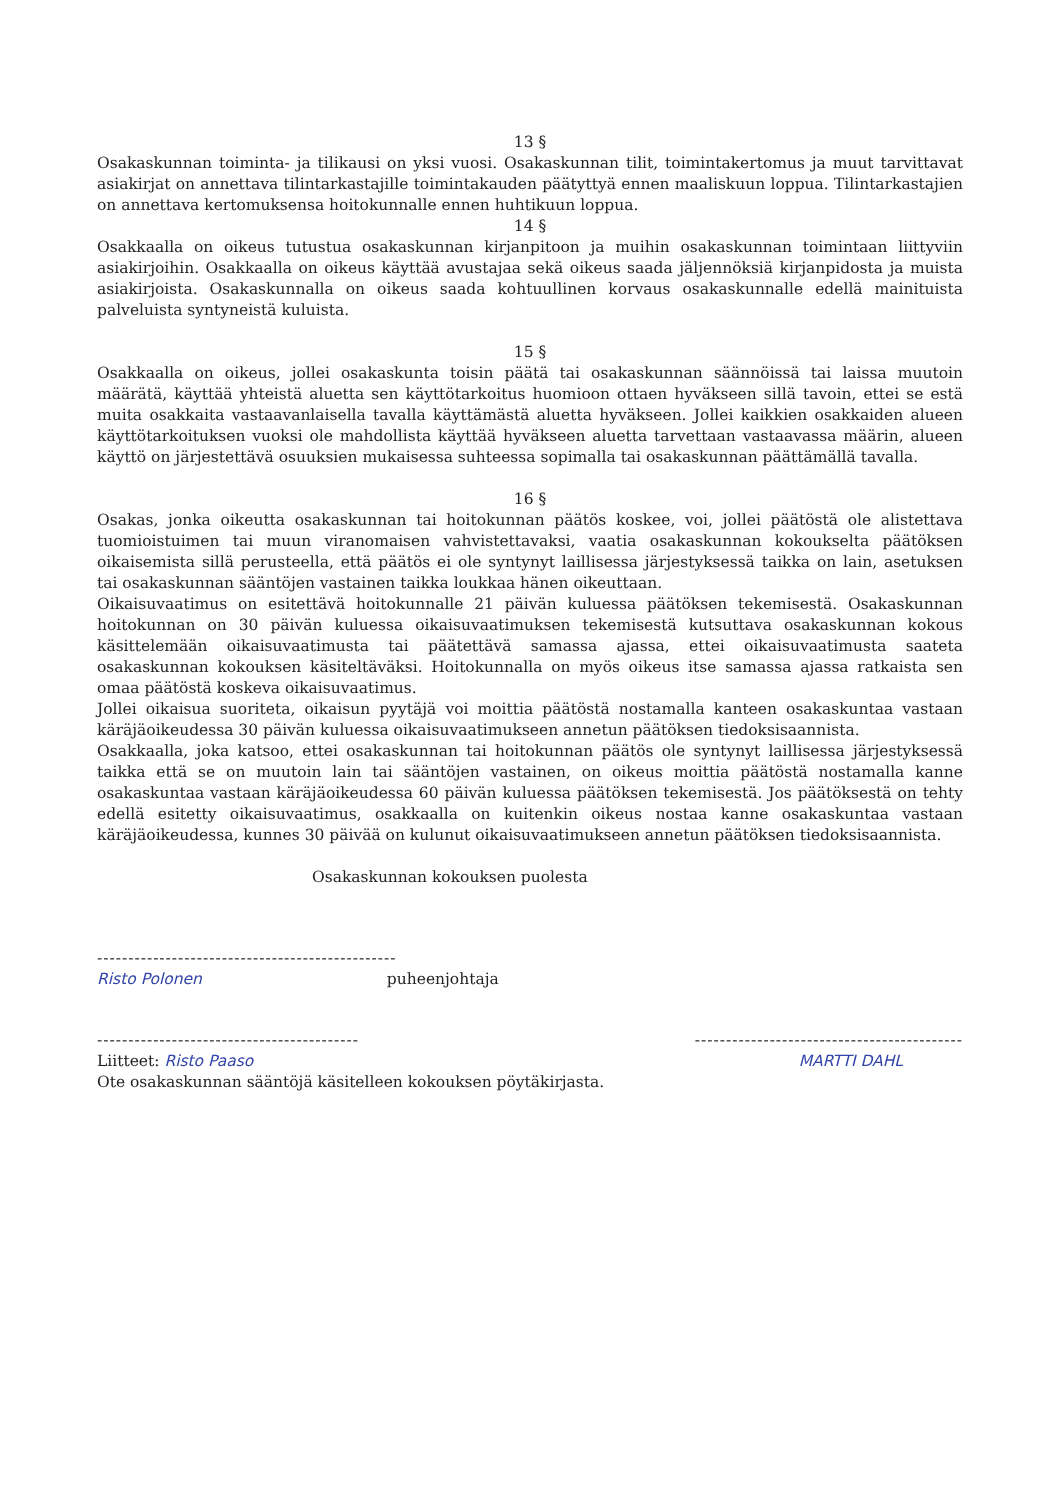13 §
Osakaskunnan toiminta- ja tilikausi on yksi vuosi. Osakaskunnan tilit, toimintakertomus ja muut tarvittavat asiakirjat on annettava tilintarkastajille toimintakauden päätyttyä ennen maaliskuun loppua. Tilintarkastajien on annettava kertomuksensa hoitokunnalle ennen huhtikuun loppua.
14 §
Osakkaalla on oikeus tutustua osakaskunnan kirjanpitoon ja muihin osakaskunnan toimintaan liittyviin asiakirjoihin. Osakkaalla on oikeus käyttää avustajaa sekä oikeus saada jäljennöksiä kirjanpidosta ja muista asiakirjoista. Osakaskunnalla on oikeus saada kohtuullinen korvaus osakaskunnalle edellä mainituista palveluista syntyneistä kuluista.
15 §
Osakkaalla on oikeus, jollei osakaskunta toisin päätä tai osakaskunnan säännöissä tai laissa muutoin määrätä, käyttää yhteistä aluetta sen käyttötarkoitus huomioon ottaen hyväkseen sillä tavoin, ettei se estä muita osakkaita vastaavanlaisella tavalla käyttämästä aluetta hyväkseen. Jollei kaikkien osakkaiden alueen käyttötarkoituksen vuoksi ole mahdollista käyttää hyväkseen aluetta tarvettaan vastaavassa määrin, alueen käyttö on järjestettävä osuuksien mukaisessa suhteessa sopimalla tai osakaskunnan päättämällä tavalla.
16 §
Osakas, jonka oikeutta osakaskunnan tai hoitokunnan päätös koskee, voi, jollei päätöstä ole alistettava tuomioistuimen tai muun viranomaisen vahvistettavaksi, vaatia osakaskunnan kokoukselta päätöksen oikaisemista sillä perusteella, että päätös ei ole syntynyt laillisessa järjestyksessä taikka on lain, asetuksen tai osakaskunnan sääntöjen vastainen taikka loukkaa hänen oikeuttaan.
Oikaisuvaatimus on esitettävä hoitokunnalle 21 päivän kuluessa päätöksen tekemisestä. Osakaskunnan hoitokunnan on 30 päivän kuluessa oikaisuvaatimuksen tekemisestä kutsuttava osakaskunnan kokous käsittelemään oikaisuvaatimusta tai päätettävä samassa ajassa, ettei oikaisuvaatimusta saateta osakaskunnan kokouksen käsiteltäväksi. Hoitokunnalla on myös oikeus itse samassa ajassa ratkaista sen omaa päätöstä koskeva oikaisuvaatimus.
Jollei oikaisua suoriteta, oikaisun pyytäjä voi moittia päätöstä nostamalla kanteen osakaskuntaa vastaan käräjäoikeudessa 30 päivän kuluessa oikaisuvaatimukseen annetun päätöksen tiedoksisaannista.
Osakkaalla, joka katsoo, ettei osakaskunnan tai hoitokunnan päätös ole syntynyt laillisessa järjestyksessä taikka että se on muutoin lain tai sääntöjen vastainen, on oikeus moittia päätöstä nostamalla kanne osakaskuntaa vastaan käräjäoikeudessa 60 päivän kuluessa päätöksen tekemisestä. Jos päätöksestä on tehty edellä esitetty oikaisuvaatimus, osakkaalla on kuitenkin oikeus nostaa kanne osakaskuntaa vastaan käräjäoikeudessa, kunnes 30 päivää on kulunut oikaisuvaatimukseen annetun päätöksen tiedoksisaannista.
Osakaskunnan kokouksen puolesta
------------------------------------------------
Risto Polonen puheenjohtaja
------------------------------------------ -------------------------------------------
Liitteet: Risto Paaso MARTTI DAHL
Ote osakaskunnan sääntöjä käsitelleen kokouksen pöytäkirjasta.